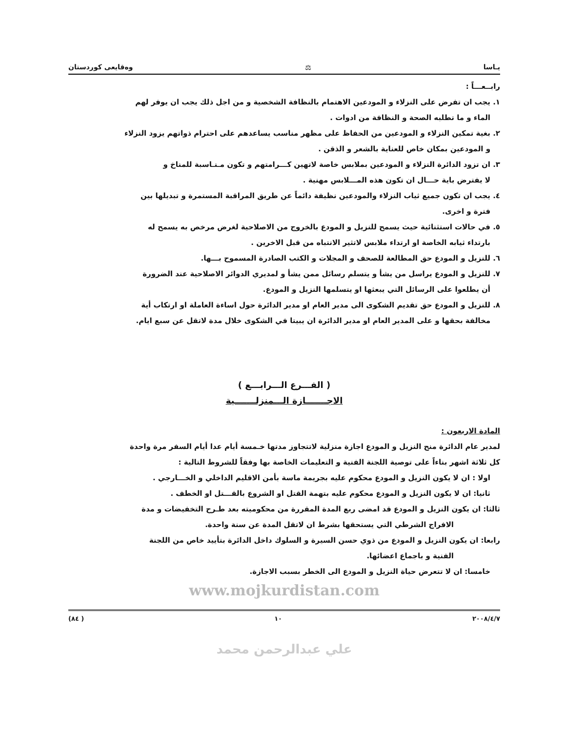يـاسا ⚖ وەقايعى كوردستان
رابــعـــاً :
١. يجب ان تفرض على النزلاء و المودعين الاهتمام بالنظافة الشخصية و من اجل ذلك يجب ان يوفر لهم
الماء و ما تطلبه الصحة و النظافة من ادوات .
٢. بغية تمكين النزلاء و المودعين من الحفاظ على مظهر مناسب يساعدهم على احترام ذواتهم يزود النزلاء
و المودعين بمكان خاص للعناية بالشعر و الذقن .
٣. ان تزود الدائرة النزلاء و المودعين بملابس خاصة لاتهين كـــرامتهم و تكون مـنـاسبة للمناخ و
لا يفترض باية حـــال ان تكون هذه المـــلابس مهنية .
٤. يجب ان تكون جميع ثياب النزلاء والمودعين نظيفة دائماً عن طريق المراقبة المستمرة و تبديلها بين
فترة و اخرى.
٥. في حالات استثنائية حيث يسمح للنزيل و المودع بالخروج من الاصلاحية لغرض مرخص به يسمح له
بارتداء ثيابه الخاصة او ارتداء ملابس لاتثير الانتباه من قبل الاخرين .
٦. للنزيل و المودع حق المطالعة للصحف و المجلات و الكتب الصادرة المسموح بـــها.
٧. للنزيل و المودع يراسل من يشأ و يتسلم رسائل ممن يشأ و لمديري الدوائر الاصلاحية عند الضرورة
أن يطلعوا على الرسائل التي يبعثها او يتسلمها النزيل و المودع.
٨. للنزيل و المودع حق تقديم الشكوى الى مدير العام او مدير الدائرة حول اساءة العاملة او ارتكاب أية
مخالفة بحقها و على المدير العام او مدير الدائرة ان يبيتا في الشكوى خلال مدة لاتقل عن سبع ايام.
( الفـــرع الـــرابـــع )
الاجـــــــازة الـــمنزلـــــــية
المادة الاربعون :
لمدير عام الدائرة منح النزيل و المودع اجازة منزلية لاتتجاوز مدتها خـمسة أيام عدا أيام السفر مرة واحدة
كل ثلاثة اشهر بناءاً على توصية اللجنة الفنية و التعليمات الخاصة بها وفقاً للشروط التالية :
اولا : ان لا يكون النزيل و المودع محكوم عليه بجريمة ماسة بأمن الاقليم الداخلي و الخـــارجي .
ثانيا: ان لا يكون النزيل و المودع محكوم عليه بتهمة القتل او الشروع بالقـــتل او الخطف .
ثالثا: ان يكون النزيل و المودع قد امضى ربع المدة المقررة من محكوميته بعد طـرح التخفيضات و مدة
الافراج الشرطي التي يستحقها بشرط ان لاتقل المدة عن سنة واحدة.
رابعا: ان يكون النزيل و المودع من ذوي حسن السيرة و السلوك داخل الدائرة بتأييد خاص من اللجنة
الفنية و باجماع اعضائها.
خامسا: ان لا تتعرض حياة النزيل و المودع الى الخطر بسبب الاجازة.
www.mojkurdistan.com
٢٠٠٨/٤/٧ ١٠ ( ٨٤)
علي عبدالرحمن محمد